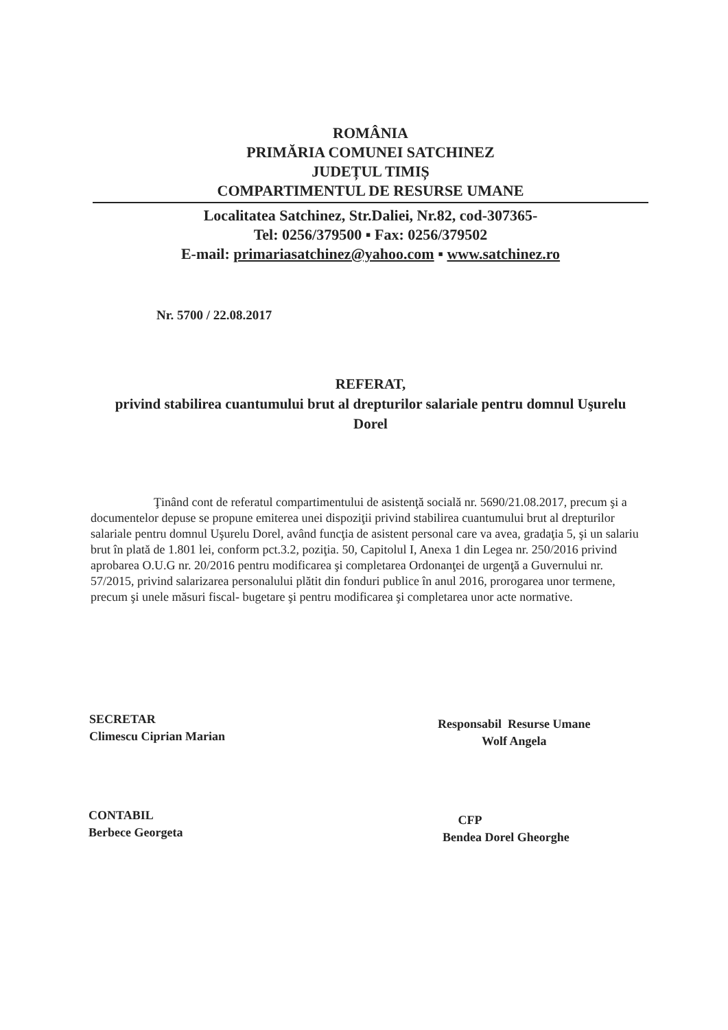ROMÂNIA
PRIMĂRIA COMUNEI SATCHINEZ
JUDEȚUL TIMIȘ
COMPARTIMENTUL DE RESURSE UMANE
Localitatea Satchinez, Str.Daliei, Nr.82, cod-307365-
Tel: 0256/379500 ▪ Fax: 0256/379502
E-mail: primariasatchinez@yahoo.com ▪ www.satchinez.ro
Nr. 5700 / 22.08.2017
REFERAT,
privind stabilirea cuantumului brut al drepturilor salariale pentru domnul Uşurelu Dorel
Ţinând cont de referatul compartimentului de asistenţă socială nr. 5690/21.08.2017, precum şi a documentelor depuse se propune emiterea unei dispoziţii privind stabilirea cuantumului brut al drepturilor salariale pentru domnul Uşurelu Dorel, având funcţia de asistent personal care va avea, gradaţia 5, şi un salariu brut în plată de 1.801 lei, conform pct.3.2, poziţia. 50, Capitolul I, Anexa 1 din Legea nr. 250/2016 privind aprobarea O.U.G nr. 20/2016 pentru modificarea şi completarea Ordonanţei de urgenţă a Guvernului nr. 57/2015, privind salarizarea personalului plătit din fonduri publice în anul 2016, prorogarea unor termene, precum şi unele măsuri fiscal- bugetare şi pentru modificarea şi completarea unor acte normative.
SECRETAR
Climescu Ciprian Marian
Responsabil Resurse Umane
Wolf Angela
CONTABIL
Berbece Georgeta
CFP
Bendea Dorel Gheorghe